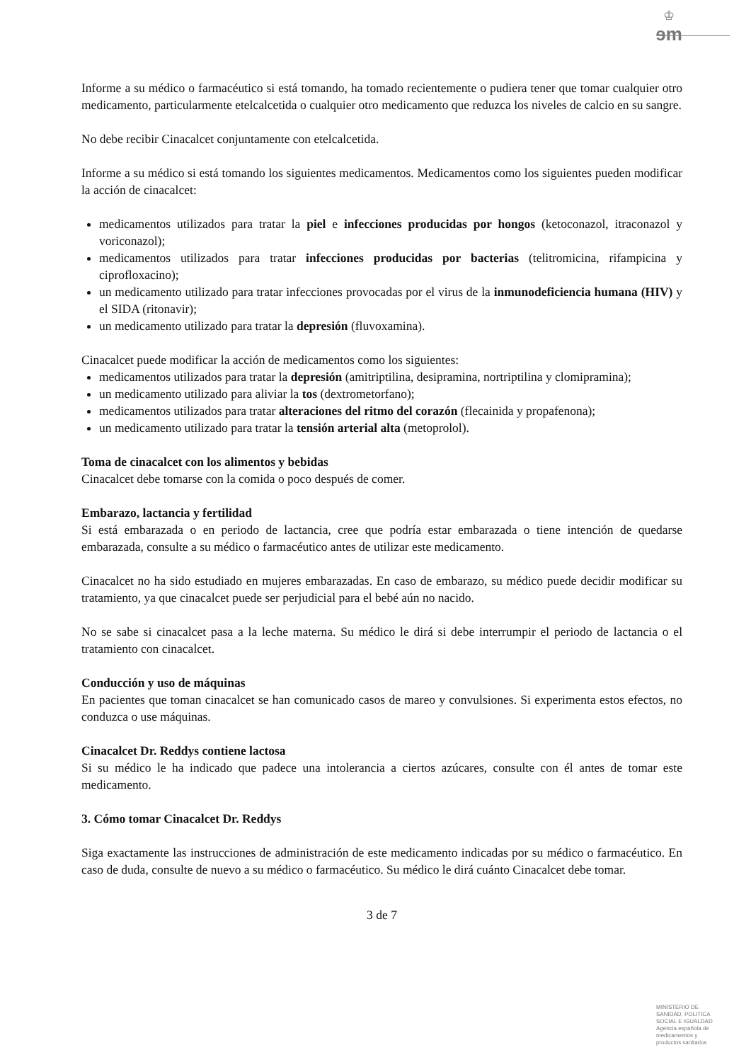♔
ɘm
Informe a su médico o farmacéutico si está tomando, ha tomado recientemente o pudiera tener que tomar cualquier otro medicamento, particularmente etelcalcetida o cualquier otro medicamento que reduzca los niveles de calcio en su sangre.
No debe recibir Cinacalcet conjuntamente con etelcalcetida.
Informe a su médico si está tomando los siguientes medicamentos. Medicamentos como los siguientes pueden modificar la acción de cinacalcet:
medicamentos utilizados para tratar la piel e infecciones producidas por hongos (ketoconazol, itraconazol y voriconazol);
medicamentos utilizados para tratar infecciones producidas por bacterias (telitromicina, rifampicina y ciprofloxacino);
un medicamento utilizado para tratar infecciones provocadas por el virus de la inmunodeficiencia humana (HIV) y el SIDA (ritonavir);
un medicamento utilizado para tratar la depresión (fluvoxamina).
Cinacalcet puede modificar la acción de medicamentos como los siguientes:
medicamentos utilizados para tratar la depresión (amitriptilina, desipramina, nortriptilina y clomipramina);
un medicamento utilizado para aliviar la tos (dextrometorfano);
medicamentos utilizados para tratar alteraciones del ritmo del corazón (flecainida y propafenona);
un medicamento utilizado para tratar la tensión arterial alta (metoprolol).
Toma de cinacalcet con los alimentos y bebidas
Cinacalcet debe tomarse con la comida o poco después de comer.
Embarazo, lactancia y fertilidad
Si está embarazada o en periodo de lactancia, cree que podría estar embarazada o tiene intención de quedarse embarazada, consulte a su médico o farmacéutico antes de utilizar este medicamento.
Cinacalcet no ha sido estudiado en mujeres embarazadas. En caso de embarazo, su médico puede decidir modificar su tratamiento, ya que cinacalcet puede ser perjudicial para el bebé aún no nacido.
No se sabe si cinacalcet pasa a la leche materna. Su médico le dirá si debe interrumpir el periodo de lactancia o el tratamiento con cinacalcet.
Conducción y uso de máquinas
En pacientes que toman cinacalcet se han comunicado casos de mareo y convulsiones. Si experimenta estos efectos, no conduzca o use máquinas.
Cinacalcet Dr. Reddys contiene lactosa
Si su médico le ha indicado que padece una intolerancia a ciertos azúcares, consulte con él antes de tomar este medicamento.
3. Cómo tomar Cinacalcet Dr. Reddys
Siga exactamente las instrucciones de administración de este medicamento indicadas por su médico o farmacéutico. En caso de duda, consulte de nuevo a su médico o farmacéutico. Su médico le dirá cuánto Cinacalcet debe tomar.
3 de 7
MINISTERIO DE SANIDAD, POLITICA SOCIAL E IGUALDAD
Agencia española de medicamentos y productos sanitarios